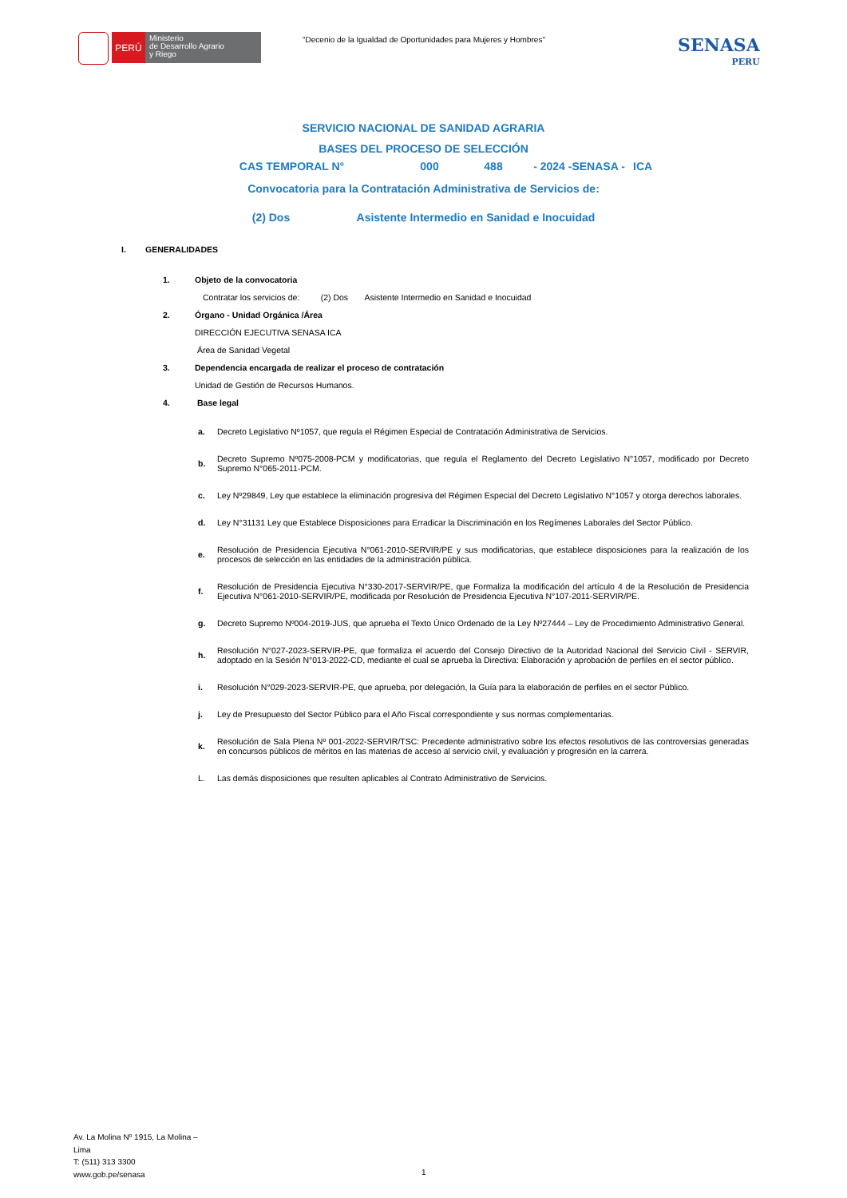PERÚ
Ministerio
de Desarrollo Agrario
y Riego
"Decenio de la Igualdad de Oportunidades para Mujeres y Hombres"
SENASA
PERU
SERVICIO NACIONAL DE SANIDAD AGRARIA
BASES DEL PROCESO DE SELECCIÓN
CAS TEMPORAL N° 000 488 - 2024 -SENASA - ICA
Convocatoria para la Contratación Administrativa de Servicios de:
(2) Dos Asistente Intermedio en Sanidad e Inocuidad
I. GENERALIDADES
1. Objeto de la convocatoria
Contratar los servicios de: (2) Dos Asistente Intermedio en Sanidad e Inocuidad
2. Órgano - Unidad Orgánica /Área
DIRECCIÓN EJECUTIVA SENASA ICA
Área de Sanidad Vegetal
3. Dependencia encargada de realizar el proceso de contratación
Unidad de Gestión de Recursos Humanos.
4. Base legal
a. Decreto Legislativo Nº1057, que regula el Régimen Especial de Contratación Administrativa de Servicios.
b. Decreto Supremo Nº075-2008-PCM y modificatorias, que regula el Reglamento del Decreto Legislativo N°1057, modificado por Decreto Supremo N°065-2011-PCM.
c. Ley Nº29849, Ley que establece la eliminación progresiva del Régimen Especial del Decreto Legislativo N°1057 y otorga derechos laborales.
d. Ley N°31131 Ley que Establece Disposiciones para Erradicar la Discriminación en los Regímenes Laborales del Sector Público.
e. Resolución de Presidencia Ejecutiva N°061-2010-SERVIR/PE y sus modificatorias, que establece disposiciones para la realización de los procesos de selección en las entidades de la administración pública.
f. Resolución de Presidencia Ejecutiva N°330-2017-SERVIR/PE, que Formaliza la modificación del artículo 4 de la Resolución de Presidencia Ejecutiva N°061-2010-SERVIR/PE, modificada por Resolución de Presidencia Ejecutiva N°107-2011-SERVIR/PE.
g. Decreto Supremo Nº004-2019-JUS, que aprueba el Texto Único Ordenado de la Ley Nº27444 – Ley de Procedimiento Administrativo General.
h. Resolución N°027-2023-SERVIR-PE, que formaliza el acuerdo del Consejo Directivo de la Autoridad Nacional del Servicio Civil - SERVIR, adoptado en la Sesión N°013-2022-CD, mediante el cual se aprueba la Directiva: Elaboración y aprobación de perfiles en el sector público.
i. Resolución N°029-2023-SERVIR-PE, que aprueba, por delegación, la Guía para la elaboración de perfiles en el sector Público.
j. Ley de Presupuesto del Sector Público para el Año Fiscal correspondiente y sus normas complementarias.
k. Resolución de Sala Plena Nº 001-2022-SERVIR/TSC: Precedente administrativo sobre los efectos resolutivos de las controversias generadas en concursos públicos de méritos en las materias de acceso al servicio civil, y evaluación y progresión en la carrera.
L. Las demás disposiciones que resulten aplicables al Contrato Administrativo de Servicios.
Av. La Molina Nº 1915, La Molina –
Lima
T: (511) 313 3300
www.gob.pe/senasa
1